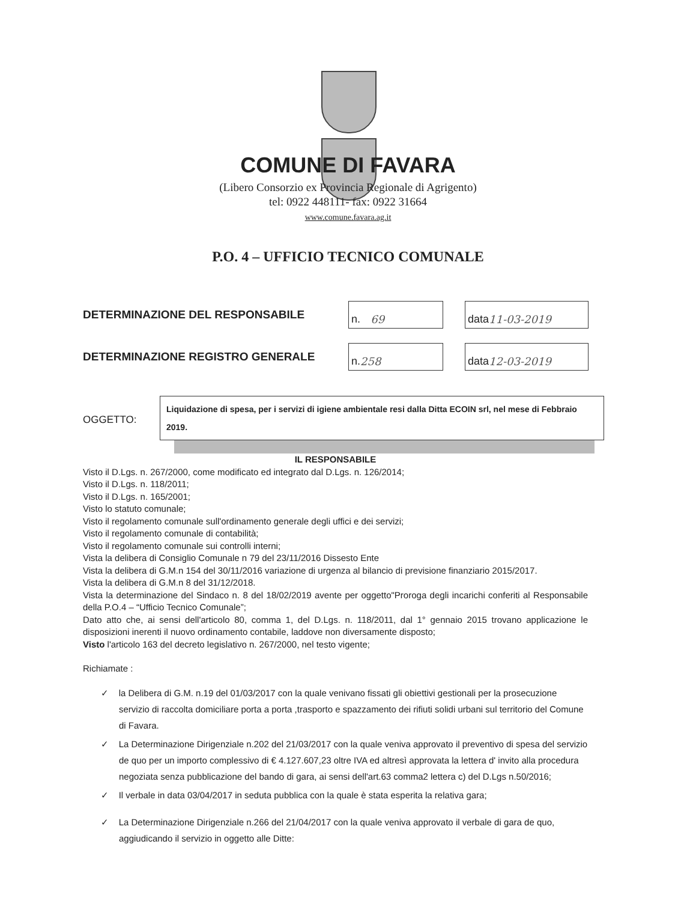COMUNE DI FAVARA
(Libero Consorzio ex Provincia Regionale di Agrigento)
tel: 0922 448111- fax: 0922 31664
www.comune.favara.ag.it
P.O. 4 – UFFICIO TECNICO COMUNALE
DETERMINAZIONE DEL RESPONSABILE n. 69 data 11-03-2019
DETERMINAZIONE REGISTRO GENERALE n. 258 data 12-03-2019
OGGETTO:
Liquidazione di spesa, per i servizi di igiene ambientale resi dalla Ditta ECOIN srl, nel mese di Febbraio 2019.
IL RESPONSABILE
Visto il D.Lgs. n. 267/2000, come modificato ed integrato dal D.Lgs. n. 126/2014;
Visto il D.Lgs. n. 118/2011;
Visto il D.Lgs. n. 165/2001;
Visto lo statuto comunale;
Visto il regolamento comunale sull'ordinamento generale degli uffici e dei servizi;
Visto il regolamento comunale di contabilità;
Visto il regolamento comunale sui controlli interni;
Vista la delibera di Consiglio Comunale n 79 del 23/11/2016 Dissesto Ente
Vista la delibera di G.M.n 154 del 30/11/2016 variazione di urgenza al bilancio di previsione finanziario 2015/2017.
Vista la delibera di G.M.n 8 del 31/12/2018.
Vista la determinazione del Sindaco n. 8 del 18/02/2019 avente per oggetto"Proroga degli incarichi conferiti al Responsabile della P.O.4 – “Ufficio Tecnico Comunale”;
Dato atto che, ai sensi dell'articolo 80, comma 1, del D.Lgs. n. 118/2011, dal 1° gennaio 2015 trovano applicazione le disposizioni inerenti il nuovo ordinamento contabile, laddove non diversamente disposto;
Visto l'articolo 163 del decreto legislativo n. 267/2000, nel testo vigente;
Richiamate :
✓ la Delibera di G.M. n.19 del 01/03/2017 con la quale venivano fissati gli obiettivi gestionali per la prosecuzione servizio di raccolta domiciliare porta a porta ,trasporto e spazzamento dei rifiuti solidi urbani sul territorio del Comune di Favara.
✓ La Determinazione Dirigenziale n.202 del 21/03/2017 con la quale veniva approvato il preventivo di spesa del servizio de quo per un importo complessivo di € 4.127.607,23 oltre IVA ed altresì approvata la lettera d' invito alla procedura negoziata senza pubblicazione del bando di gara, ai sensi dell'art.63 comma2 lettera c) del D.Lgs n.50/2016;
✓ Il verbale in data 03/04/2017 in seduta pubblica con la quale è stata esperita la relativa gara;
✓ La Determinazione Dirigenziale n.266 del 21/04/2017 con la quale veniva approvato il verbale di gara de quo, aggiudicando il servizio in oggetto alle Ditte: